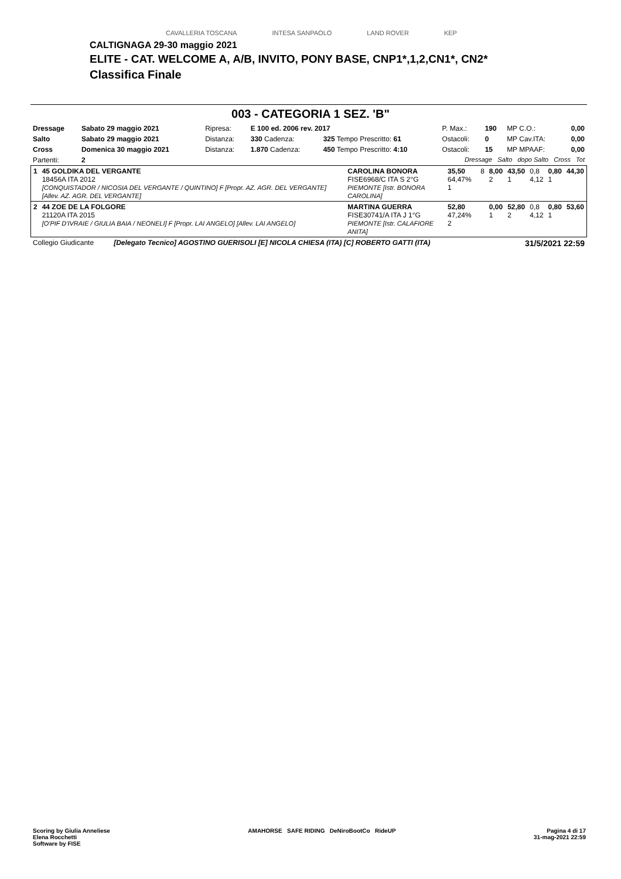CAVALLERIA TOSCANA INTESA SANPAOLO LAND ROVER KEP
CALTIGNAGA 29-30 maggio 2021
ELITE - CAT. WELCOME A, A/B, INVITO, PONY BASE, CNP1*,1,2,CN1*, CN2*
Classifica Finale
003 - CATEGORIA 1 SEZ. 'B"
| Dressage | Sabato 29 maggio 2021 | Ripresa: | E 100 ed. 2006 rev. 2017 | | P. Max.: | 190 | MP C.O.: | 0,00 |
| Salto | Sabato 29 maggio 2021 | Distanza: | 330 Cadenza: | 325 Tempo Prescritto: 61 | Ostacoli: | 0 | MP Cav.ITA: | 0,00 |
| Cross | Domenica 30 maggio 2021 | Distanza: | 1.870 Cadenza: | 450 Tempo Prescritto: 4:10 | Ostacoli: | 15 | MP MPAAF: | 0,00 |
| Partenti: | 2 | Dressage Salto dopo Salto Cross Tot | | | | | | |
| 1 | 45 GOLDIKA DEL VERGANTE 18456A ITA 2012 [CONQUISTADOR / NICOSIA DEL VERGANTE / QUINTINO] F [Propr. AZ. AGR. DEL VERGANTE] [Allev. AZ. AGR. DEL VERGANTE] | CAROLINA BONORA FISE6968/C ITA S 2°G PIEMONTE [Istr. BONORA CAROLINA] | 35,50 64,47% 1 | 8 | 8,00 2 | 43,50 1 | 0,8 4,12 | 0,80 1 | 44,30 |
| 2 | 44 ZOE DE LA FOLGORE 21120A ITA 2015 [O'PIF D'IVRAIE / GIULIA BAIA / NEONELI] F [Propr. LAI ANGELO] [Allev. LAI ANGELO] | MARTINA GUERRA FISE30741/A ITA J 1°G PIEMONTE [Istr. CALAFIORE ANITA] | 52,80 47,24% 2 | | 0,00 1 | 52,80 2 | 0,8 4,12 | 0,80 1 | 53,60 |
| Collegio Giudicante | [Delegato Tecnico] AGOSTINO GUERISOLI [E] NICOLA CHIESA (ITA) [C] ROBERTO GATTI (ITA) | 31/5/2021 22:59 |
Scoring by Giulia Anneliese
Elena Rocchetti
Software by FISE
AMAHORSE SAFE RIDING DeNiroBootCo RideUP
Pagina 4 di 17
31-mag-2021 22:59